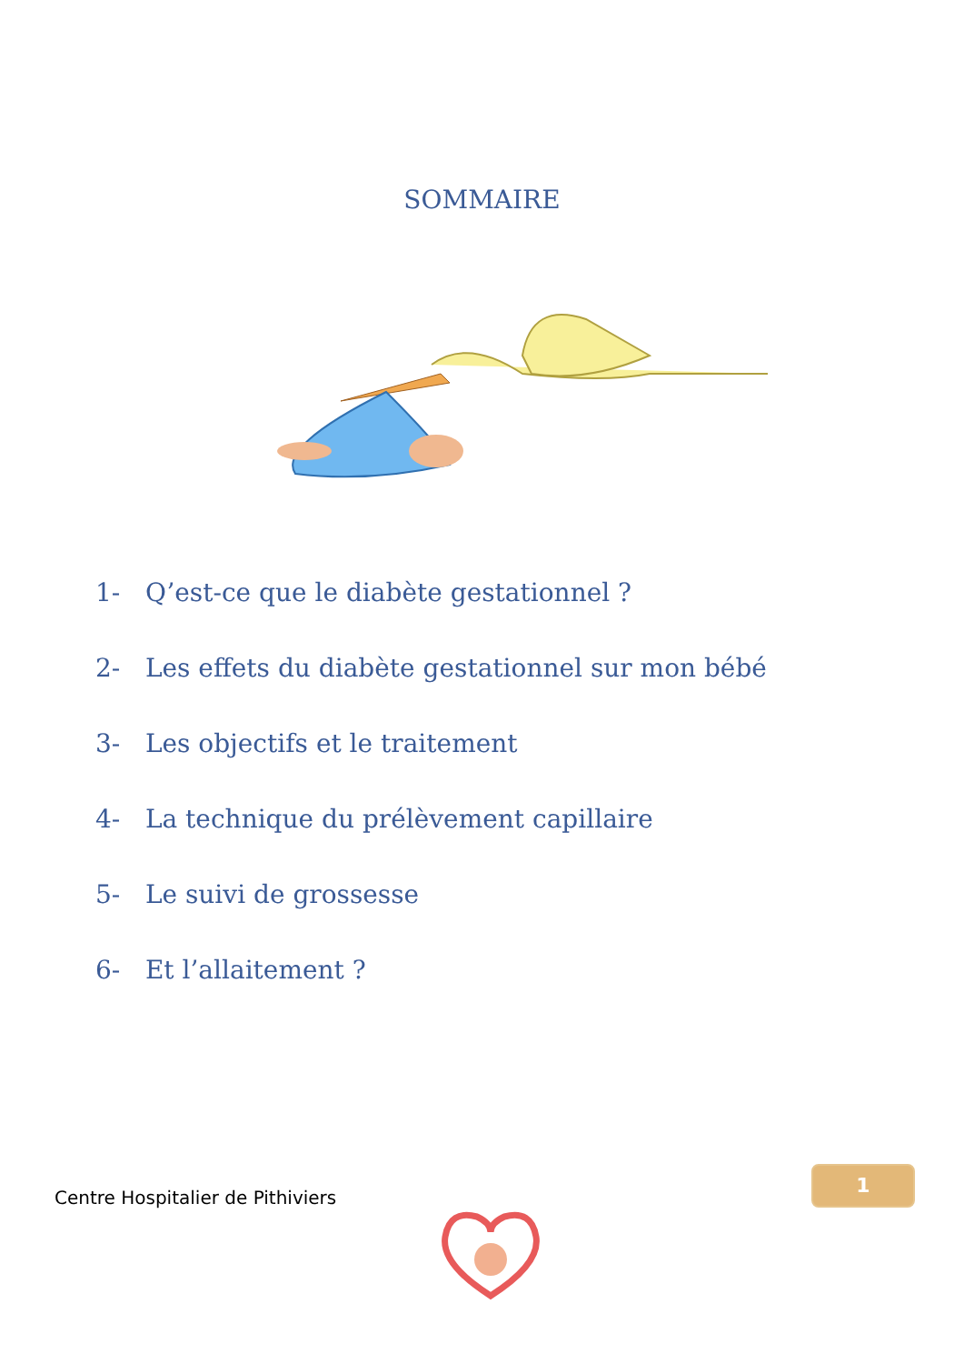SOMMAIRE
1- Q’est-ce que le diabète gestationnel ?
2- Les effets du diabète gestationnel sur mon bébé
3- Les objectifs et le traitement
4- La technique du prélèvement capillaire
5- Le suivi de grossesse
6- Et l’allaitement ?
Centre Hospitalier de Pithiviers
1